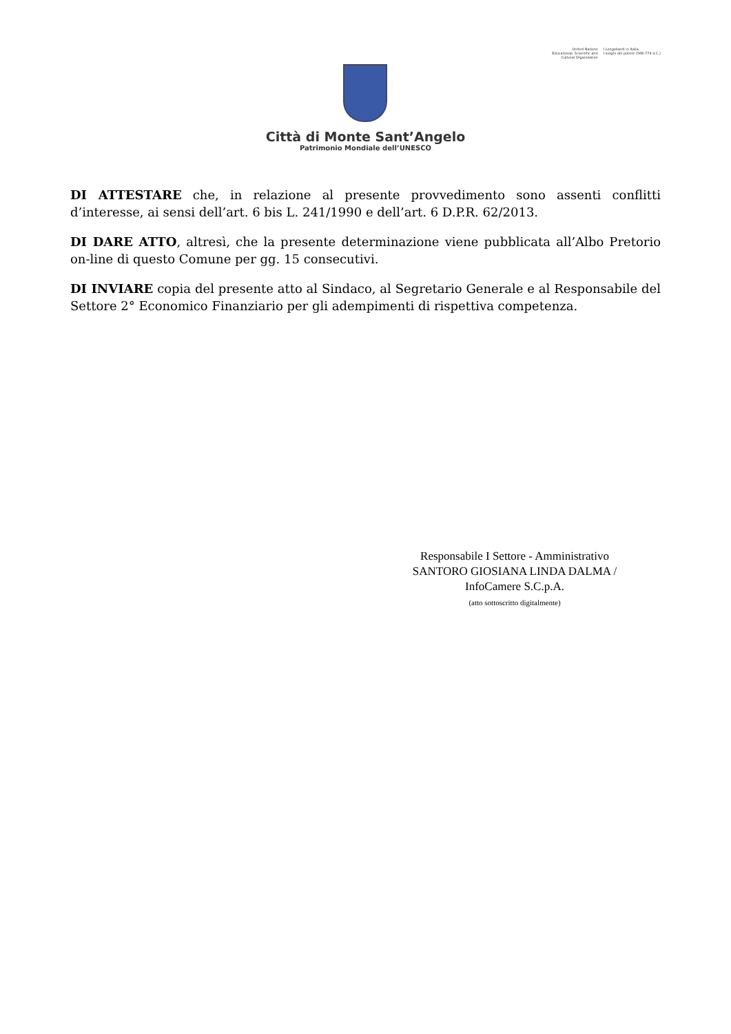Città di Monte Sant’Angelo
Patrimonio Mondiale dell’UNESCO
United Nations
Educational, Scientific and
Cultural Organization
I Longobardi in Italia.
I luoghi del potere (568-774 d.C.)
DI ATTESTARE che, in relazione al presente provvedimento sono assenti conflitti d’interesse, ai sensi dell’art. 6 bis L. 241/1990 e dell’art. 6 D.P.R. 62/2013.
DI DARE ATTO, altresì, che la presente determinazione viene pubblicata all’Albo Pretorio on-line di questo Comune per gg. 15 consecutivi.
DI INVIARE copia del presente atto al Sindaco, al Segretario Generale e al Responsabile del Settore 2° Economico Finanziario per gli adempimenti di rispettiva competenza.
Responsabile I Settore - Amministrativo
SANTORO GIOSIANA LINDA DALMA /
InfoCamere S.C.p.A.
(atto sottoscritto digitalmente)